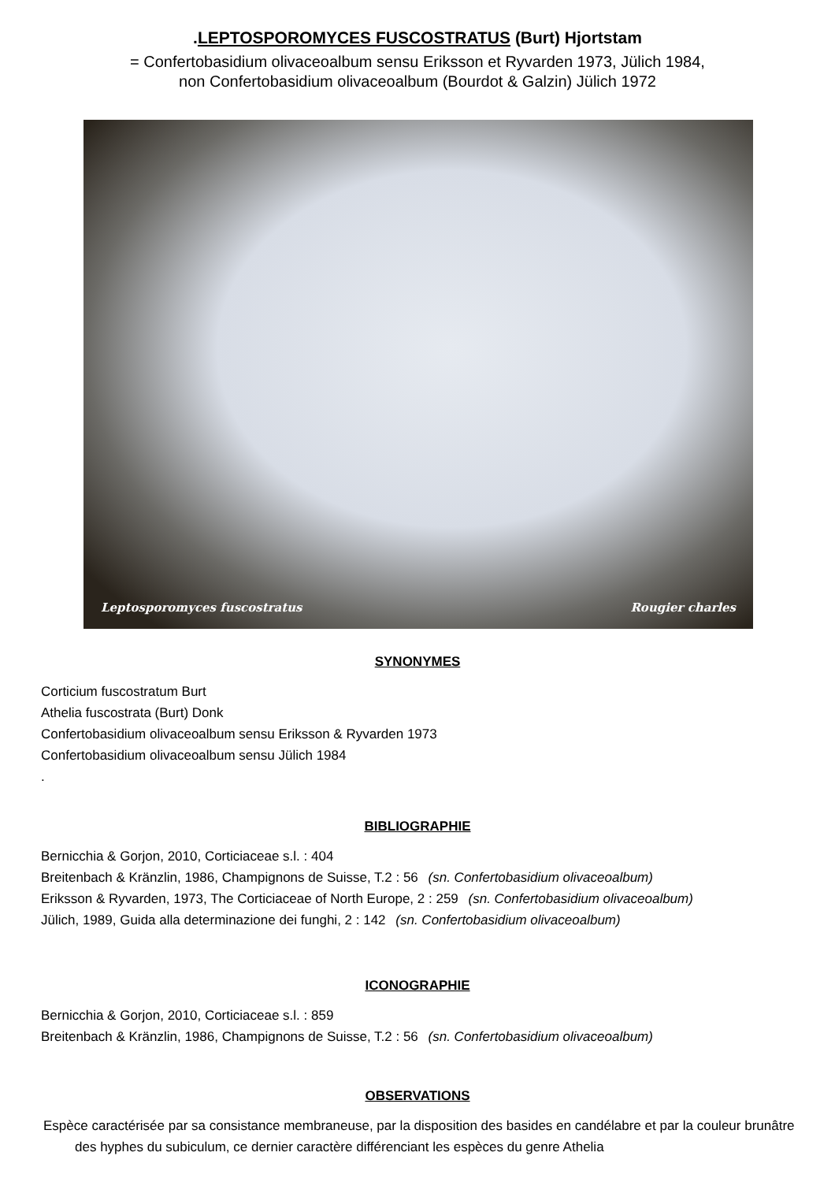.LEPTOSPOROMYCES FUSCOSTRATUS (Burt) Hjortstam
= Confertobasidium olivaceoalbum sensu Eriksson et Ryvarden 1973, Jülich 1984,
non Confertobasidium olivaceoalbum (Bourdot & Galzin) Jülich 1972
Leptosporomyces fuscostratus Rougier charles
SYNONYMES
Corticium fuscostratum Burt
Athelia fuscostrata (Burt) Donk
Confertobasidium olivaceoalbum sensu Eriksson & Ryvarden 1973
Confertobasidium olivaceoalbum sensu Jülich 1984
.
BIBLIOGRAPHIE
Bernicchia & Gorjon, 2010, Corticiaceae s.l. : 404
Breitenbach & Kränzlin, 1986, Champignons de Suisse, T.2 : 56 (sn. Confertobasidium olivaceoalbum)
Eriksson & Ryvarden, 1973, The Corticiaceae of North Europe, 2 : 259 (sn. Confertobasidium olivaceoalbum)
Jülich, 1989, Guida alla determinazione dei funghi, 2 : 142 (sn. Confertobasidium olivaceoalbum)
ICONOGRAPHIE
Bernicchia & Gorjon, 2010, Corticiaceae s.l. : 859
Breitenbach & Kränzlin, 1986, Champignons de Suisse, T.2 : 56 (sn. Confertobasidium olivaceoalbum)
OBSERVATIONS
Espèce caractérisée par sa consistance membraneuse, par la disposition des basides en candélabre et par la couleur brunâtre des hyphes du subiculum, ce dernier caractère différenciant les espèces du genre Athelia